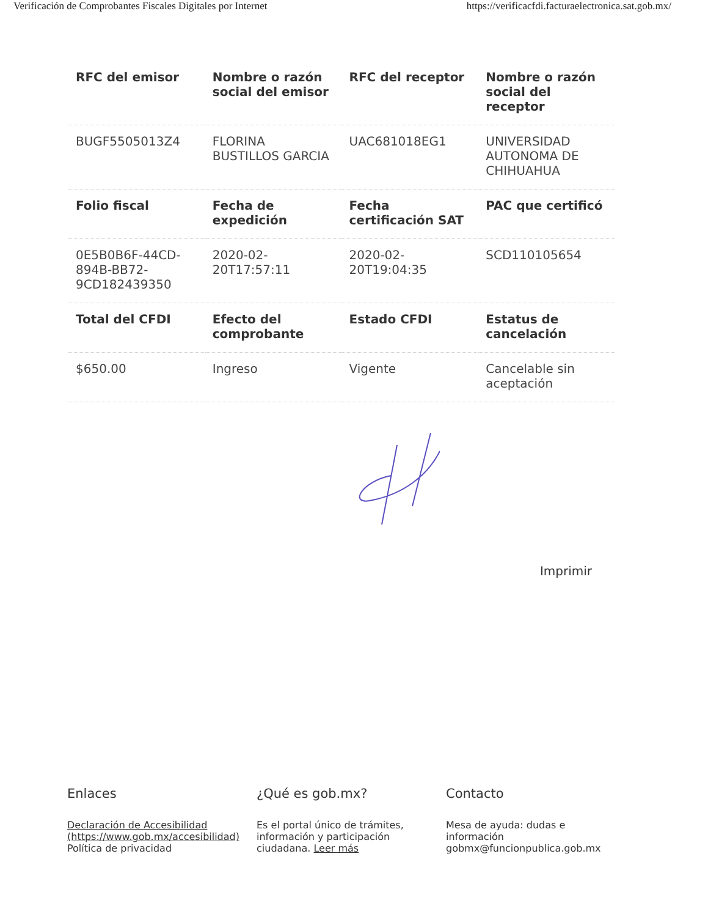Verificación de Comprobantes Fiscales Digitales por Internet https://verificacfdi.facturaelectronica.sat.gob.mx/
| RFC del emisor | Nombre o razón social del emisor | RFC del receptor | Nombre o razón social del receptor |
| --- | --- | --- | --- |
| BUGF5505013Z4 | FLORINA BUSTILLOS GARCIA | UAC681018EG1 | UNIVERSIDAD AUTONOMA DE CHIHUAHUA |
| Folio fiscal | Fecha de expedición | Fecha certificación SAT | PAC que certificó |
| 0E5B0B6F-44CD-894B-BB72-9CD182439350 | 2020-02-20T17:57:11 | 2020-02-20T19:04:35 | SCD110105654 |
| Total del CFDI | Efecto del comprobante | Estado CFDI | Estatus de cancelación |
| $650.00 | Ingreso | Vigente | Cancelable sin aceptación |
Imprimir
Enlaces
Declaración de Accesibilidad (https://www.gob.mx/accesibilidad)
Política de privacidad
¿Qué es gob.mx?
Es el portal único de trámites, información y participación ciudadana. Leer más
Contacto
Mesa de ayuda: dudas e información gobmx@funcionpublica.gob.mx